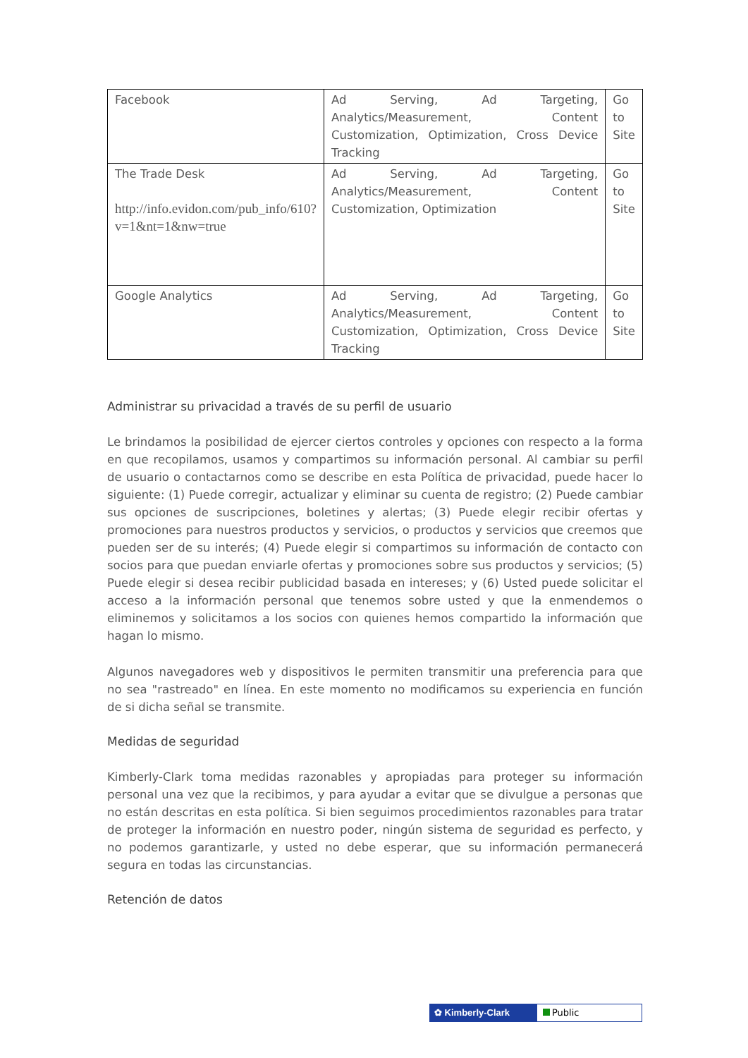| Facebook | Ad Serving, Ad Targeting, Analytics/Measurement, Content Customization, Optimization, Cross Device Tracking | Go to Site |
| The Trade Desk http://info.evidon.com/pub_info/610?v=1&nt=1&nw=true | Ad Serving, Ad Targeting, Analytics/Measurement, Content Customization, Optimization | Go to Site |
| Google Analytics | Ad Serving, Ad Targeting, Analytics/Measurement, Content Customization, Optimization, Cross Device Tracking | Go to Site |
Administrar su privacidad a través de su perfil de usuario
Le brindamos la posibilidad de ejercer ciertos controles y opciones con respecto a la forma en que recopilamos, usamos y compartimos su información personal. Al cambiar su perfil de usuario o contactarnos como se describe en esta Política de privacidad, puede hacer lo siguiente: (1) Puede corregir, actualizar y eliminar su cuenta de registro; (2) Puede cambiar sus opciones de suscripciones, boletines y alertas; (3) Puede elegir recibir ofertas y promociones para nuestros productos y servicios, o productos y servicios que creemos que pueden ser de su interés; (4) Puede elegir si compartimos su información de contacto con socios para que puedan enviarle ofertas y promociones sobre sus productos y servicios; (5) Puede elegir si desea recibir publicidad basada en intereses; y (6) Usted puede solicitar el acceso a la información personal que tenemos sobre usted y que la enmendemos o eliminemos y solicitamos a los socios con quienes hemos compartido la información que hagan lo mismo.
Algunos navegadores web y dispositivos le permiten transmitir una preferencia para que no sea "rastreado" en línea. En este momento no modificamos su experiencia en función de si dicha señal se transmite.
Medidas de seguridad
Kimberly-Clark toma medidas razonables y apropiadas para proteger su información personal una vez que la recibimos, y para ayudar a evitar que se divulgue a personas que no están descritas en esta política. Si bien seguimos procedimientos razonables para tratar de proteger la información en nuestro poder, ningún sistema de seguridad es perfecto, y no podemos garantizarle, y usted no debe esperar, que su información permanecerá segura en todas las circunstancias.
Retención de datos
✿ Kimberly-Clark Public